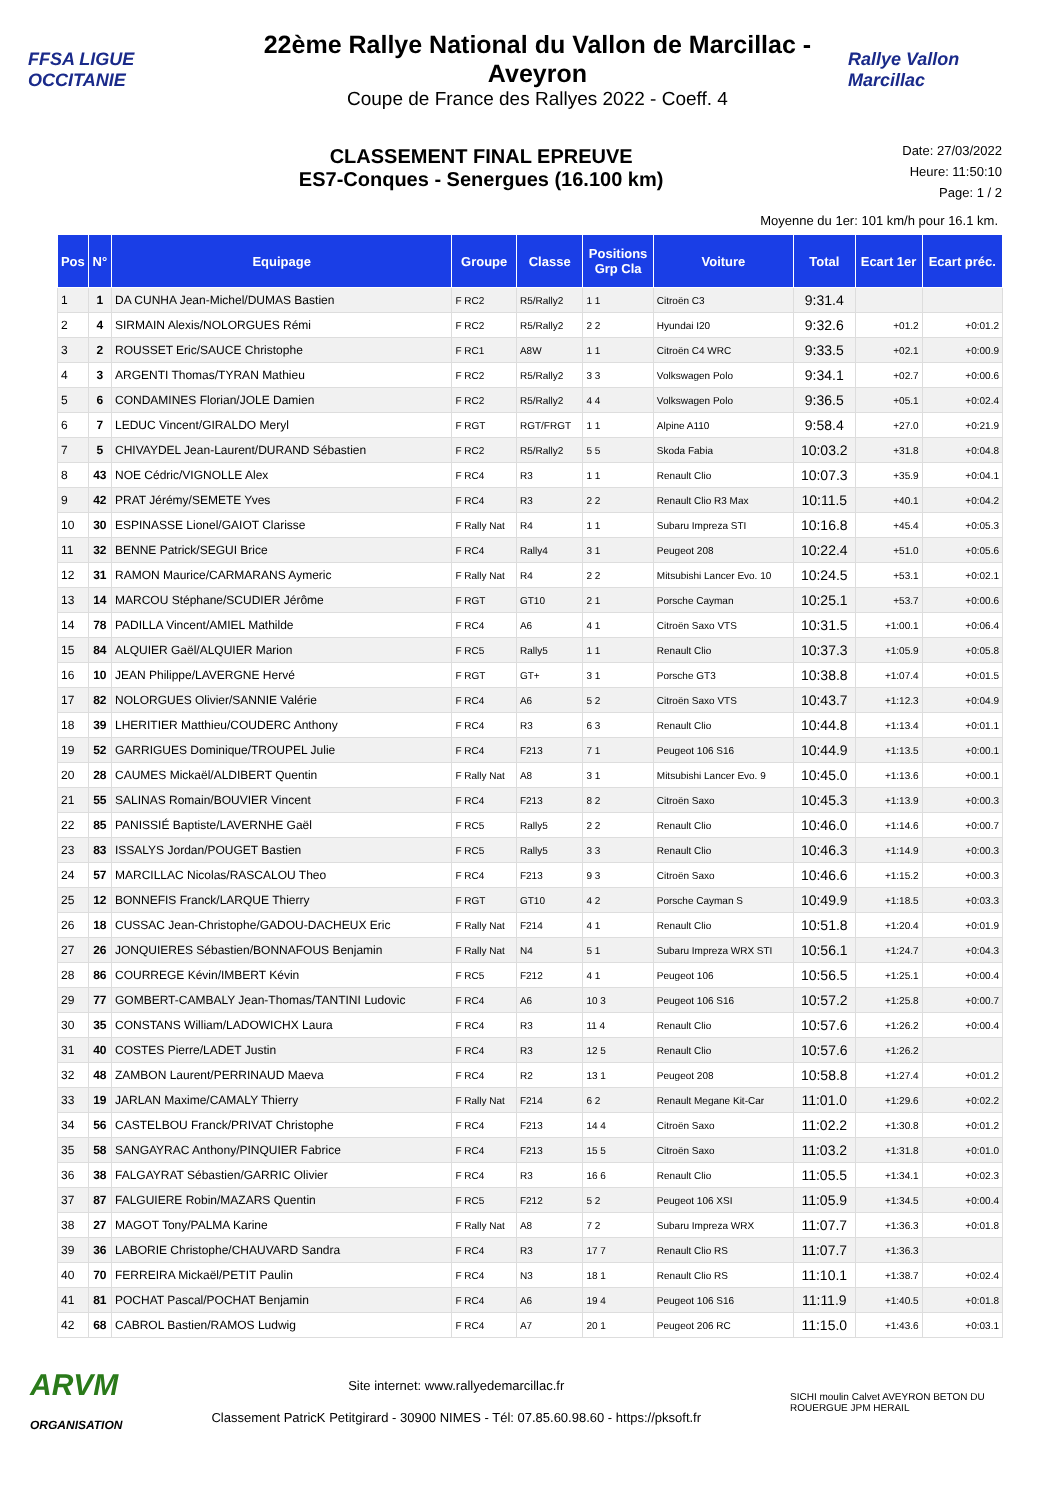FFSA LIGUE OCCITANIE
22ème Rallye National du Vallon de Marcillac - Aveyron
Coupe de France des Rallyes 2022 - Coeff. 4
Rallye Vallon Marcillac
CLASSEMENT FINAL EPREUVE
ES7-Conques - Senergues (16.100 km)
Date: 27/03/2022
Heure: 11:50:10
Page: 1 / 2
Moyenne du 1er: 101 km/h pour 16.1 km.
| Pos | N° | Equipage | Groupe | Classe | Positions Grp Cla | Voiture | Total | Ecart 1er | Ecart préc. |
| --- | --- | --- | --- | --- | --- | --- | --- | --- | --- |
| 1 | 1 | DA CUNHA Jean-Michel/DUMAS Bastien | F RC2 | R5/Rally2 | 1 1 | Citroën C3 | 9:31.4 | | |
| 2 | 4 | SIRMAIN Alexis/NOLORGUES Rémi | F RC2 | R5/Rally2 | 2 2 | Hyundai I20 | 9:32.6 | +01.2 | +0:01.2 |
| 3 | 2 | ROUSSET Eric/SAUCE Christophe | F RC1 | A8W | 1 1 | Citroën C4 WRC | 9:33.5 | +02.1 | +0:00.9 |
| 4 | 3 | ARGENTI Thomas/TYRAN Mathieu | F RC2 | R5/Rally2 | 3 3 | Volkswagen Polo | 9:34.1 | +02.7 | +0:00.6 |
| 5 | 6 | CONDAMINES Florian/JOLE Damien | F RC2 | R5/Rally2 | 4 4 | Volkswagen Polo | 9:36.5 | +05.1 | +0:02.4 |
| 6 | 7 | LEDUC Vincent/GIRALDO Meryl | F RGT | RGT/FRGT | 1 1 | Alpine A110 | 9:58.4 | +27.0 | +0:21.9 |
| 7 | 5 | CHIVAYDEL Jean-Laurent/DURAND Sébastien | F RC2 | R5/Rally2 | 5 5 | Skoda Fabia | 10:03.2 | +31.8 | +0:04.8 |
| 8 | 43 | NOE Cédric/VIGNOLLE Alex | F RC4 | R3 | 1 1 | Renault Clio | 10:07.3 | +35.9 | +0:04.1 |
| 9 | 42 | PRAT Jérémy/SEMETE Yves | F RC4 | R3 | 2 2 | Renault Clio R3 Max | 10:11.5 | +40.1 | +0:04.2 |
| 10 | 30 | ESPINASSE Lionel/GAIOT Clarisse | F Rally Nat | R4 | 1 1 | Subaru Impreza STI | 10:16.8 | +45.4 | +0:05.3 |
| 11 | 32 | BENNE Patrick/SEGUI Brice | F RC4 | Rally4 | 3 1 | Peugeot 208 | 10:22.4 | +51.0 | +0:05.6 |
| 12 | 31 | RAMON Maurice/CARMARANS Aymeric | F Rally Nat | R4 | 2 2 | Mitsubishi Lancer Evo. 10 | 10:24.5 | +53.1 | +0:02.1 |
| 13 | 14 | MARCOU Stéphane/SCUDIER Jérôme | F RGT | GT10 | 2 1 | Porsche Cayman | 10:25.1 | +53.7 | +0:00.6 |
| 14 | 78 | PADILLA Vincent/AMIEL Mathilde | F RC4 | A6 | 4 1 | Citroën Saxo VTS | 10:31.5 | +1:00.1 | +0:06.4 |
| 15 | 84 | ALQUIER Gaël/ALQUIER Marion | F RC5 | Rally5 | 1 1 | Renault Clio | 10:37.3 | +1:05.9 | +0:05.8 |
| 16 | 10 | JEAN Philippe/LAVERGNE Hervé | F RGT | GT+ | 3 1 | Porsche GT3 | 10:38.8 | +1:07.4 | +0:01.5 |
| 17 | 82 | NOLORGUES Olivier/SANNIE Valérie | F RC4 | A6 | 5 2 | Citroën Saxo VTS | 10:43.7 | +1:12.3 | +0:04.9 |
| 18 | 39 | LHERITIER Matthieu/COUDERC Anthony | F RC4 | R3 | 6 3 | Renault Clio | 10:44.8 | +1:13.4 | +0:01.1 |
| 19 | 52 | GARRIGUES Dominique/TROUPEL Julie | F RC4 | F213 | 7 1 | Peugeot 106 S16 | 10:44.9 | +1:13.5 | +0:00.1 |
| 20 | 28 | CAUMES Mickaël/ALDIBERT Quentin | F Rally Nat | A8 | 3 1 | Mitsubishi Lancer Evo. 9 | 10:45.0 | +1:13.6 | +0:00.1 |
| 21 | 55 | SALINAS Romain/BOUVIER Vincent | F RC4 | F213 | 8 2 | Citroën Saxo | 10:45.3 | +1:13.9 | +0:00.3 |
| 22 | 85 | PANISSIÉ Baptiste/LAVERNHE Gaël | F RC5 | Rally5 | 2 2 | Renault Clio | 10:46.0 | +1:14.6 | +0:00.7 |
| 23 | 83 | ISSALYS Jordan/POUGET Bastien | F RC5 | Rally5 | 3 3 | Renault Clio | 10:46.3 | +1:14.9 | +0:00.3 |
| 24 | 57 | MARCILLAC Nicolas/RASCALOU Theo | F RC4 | F213 | 9 3 | Citroën Saxo | 10:46.6 | +1:15.2 | +0:00.3 |
| 25 | 12 | BONNEFIS Franck/LARQUE Thierry | F RGT | GT10 | 4 2 | Porsche Cayman S | 10:49.9 | +1:18.5 | +0:03.3 |
| 26 | 18 | CUSSAC Jean-Christophe/GADOU-DACHEUX Eric | F Rally Nat | F214 | 4 1 | Renault Clio | 10:51.8 | +1:20.4 | +0:01.9 |
| 27 | 26 | JONQUIERES Sébastien/BONNAFOUS Benjamin | F Rally Nat | N4 | 5 1 | Subaru Impreza WRX STI | 10:56.1 | +1:24.7 | +0:04.3 |
| 28 | 86 | COURREGE Kévin/IMBERT Kévin | F RC5 | F212 | 4 1 | Peugeot 106 | 10:56.5 | +1:25.1 | +0:00.4 |
| 29 | 77 | GOMBERT-CAMBALY Jean-Thomas/TANTINI Ludovic | F RC4 | A6 | 10 3 | Peugeot 106 S16 | 10:57.2 | +1:25.8 | +0:00.7 |
| 30 | 35 | CONSTANS William/LADOWICHX Laura | F RC4 | R3 | 11 4 | Renault Clio | 10:57.6 | +1:26.2 | +0:00.4 |
| 31 | 40 | COSTES Pierre/LADET Justin | F RC4 | R3 | 12 5 | Renault Clio | 10:57.6 | +1:26.2 | |
| 32 | 48 | ZAMBON Laurent/PERRINAUD Maeva | F RC4 | R2 | 13 1 | Peugeot 208 | 10:58.8 | +1:27.4 | +0:01.2 |
| 33 | 19 | JARLAN Maxime/CAMALY Thierry | F Rally Nat | F214 | 6 2 | Renault Megane Kit-Car | 11:01.0 | +1:29.6 | +0:02.2 |
| 34 | 56 | CASTELBOU Franck/PRIVAT Christophe | F RC4 | F213 | 14 4 | Citroën Saxo | 11:02.2 | +1:30.8 | +0:01.2 |
| 35 | 58 | SANGAYRAC Anthony/PINQUIER Fabrice | F RC4 | F213 | 15 5 | Citroën Saxo | 11:03.2 | +1:31.8 | +0:01.0 |
| 36 | 38 | FALGAYRAT Sébastien/GARRIC Olivier | F RC4 | R3 | 16 6 | Renault Clio | 11:05.5 | +1:34.1 | +0:02.3 |
| 37 | 87 | FALGUIERE Robin/MAZARS Quentin | F RC5 | F212 | 5 2 | Peugeot 106 XSI | 11:05.9 | +1:34.5 | +0:00.4 |
| 38 | 27 | MAGOT Tony/PALMA Karine | F Rally Nat | A8 | 7 2 | Subaru Impreza WRX | 11:07.7 | +1:36.3 | +0:01.8 |
| 39 | 36 | LABORIE Christophe/CHAUVARD Sandra | F RC4 | R3 | 17 7 | Renault Clio RS | 11:07.7 | +1:36.3 | |
| 40 | 70 | FERREIRA Mickaël/PETIT Paulin | F RC4 | N3 | 18 1 | Renault Clio RS | 11:10.1 | +1:38.7 | +0:02.4 |
| 41 | 81 | POCHAT Pascal/POCHAT Benjamin | F RC4 | A6 | 19 4 | Peugeot 106 S16 | 11:11.9 | +1:40.5 | +0:01.8 |
| 42 | 68 | CABROL Bastien/RAMOS Ludwig | F RC4 | A7 | 20 1 | Peugeot 206 RC | 11:15.0 | +1:43.6 | +0:03.1 |
ARVM
ORGANISATION
Site internet: www.rallyedemarcillac.fr
Classement PatricK Petitgirard - 30900 NIMES - Tél: 07.85.60.98.60 - https://pksoft.fr
SICHI moulin Calvet AVEYRON BETON DU ROUERGUE JPM HERAIL